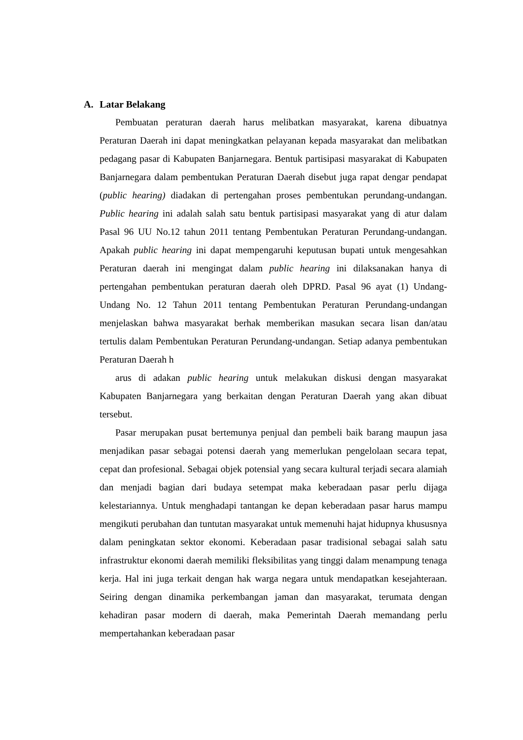A. Latar Belakang
Pembuatan peraturan daerah harus melibatkan masyarakat, karena dibuatnya Peraturan Daerah ini dapat meningkatkan pelayanan kepada masyarakat dan melibatkan pedagang pasar di Kabupaten Banjarnegara. Bentuk partisipasi masyarakat di Kabupaten Banjarnegara dalam pembentukan Peraturan Daerah disebut juga rapat dengar pendapat (public hearing) diadakan di pertengahan proses pembentukan perundang-undangan. Public hearing ini adalah salah satu bentuk partisipasi masyarakat yang di atur dalam Pasal 96 UU No.12 tahun 2011 tentang Pembentukan Peraturan Perundang-undangan. Apakah public hearing ini dapat mempengaruhi keputusan bupati untuk mengesahkan Peraturan daerah ini mengingat dalam public hearing ini dilaksanakan hanya di pertengahan pembentukan peraturan daerah oleh DPRD. Pasal 96 ayat (1) Undang-Undang No. 12 Tahun 2011 tentang Pembentukan Peraturan Perundang-undangan menjelaskan bahwa masyarakat berhak memberikan masukan secara lisan dan/atau tertulis dalam Pembentukan Peraturan Perundang-undangan. Setiap adanya pembentukan Peraturan Daerah h
arus di adakan public hearing untuk melakukan diskusi dengan masyarakat Kabupaten Banjarnegara yang berkaitan dengan Peraturan Daerah yang akan dibuat tersebut.
Pasar merupakan pusat bertemunya penjual dan pembeli baik barang maupun jasa menjadikan pasar sebagai potensi daerah yang memerlukan pengelolaan secara tepat, cepat dan profesional. Sebagai objek potensial yang secara kultural terjadi secara alamiah dan menjadi bagian dari budaya setempat maka keberadaan pasar perlu dijaga kelestariannya. Untuk menghadapi tantangan ke depan keberadaan pasar harus mampu mengikuti perubahan dan tuntutan masyarakat untuk memenuhi hajat hidupnya khususnya dalam peningkatan sektor ekonomi. Keberadaan pasar tradisional sebagai salah satu infrastruktur ekonomi daerah memiliki fleksibilitas yang tinggi dalam menampung tenaga kerja. Hal ini juga terkait dengan hak warga negara untuk mendapatkan kesejahteraan. Seiring dengan dinamika perkembangan jaman dan masyarakat, terumata dengan kehadiran pasar modern di daerah, maka Pemerintah Daerah memandang perlu mempertahankan keberadaan pasar